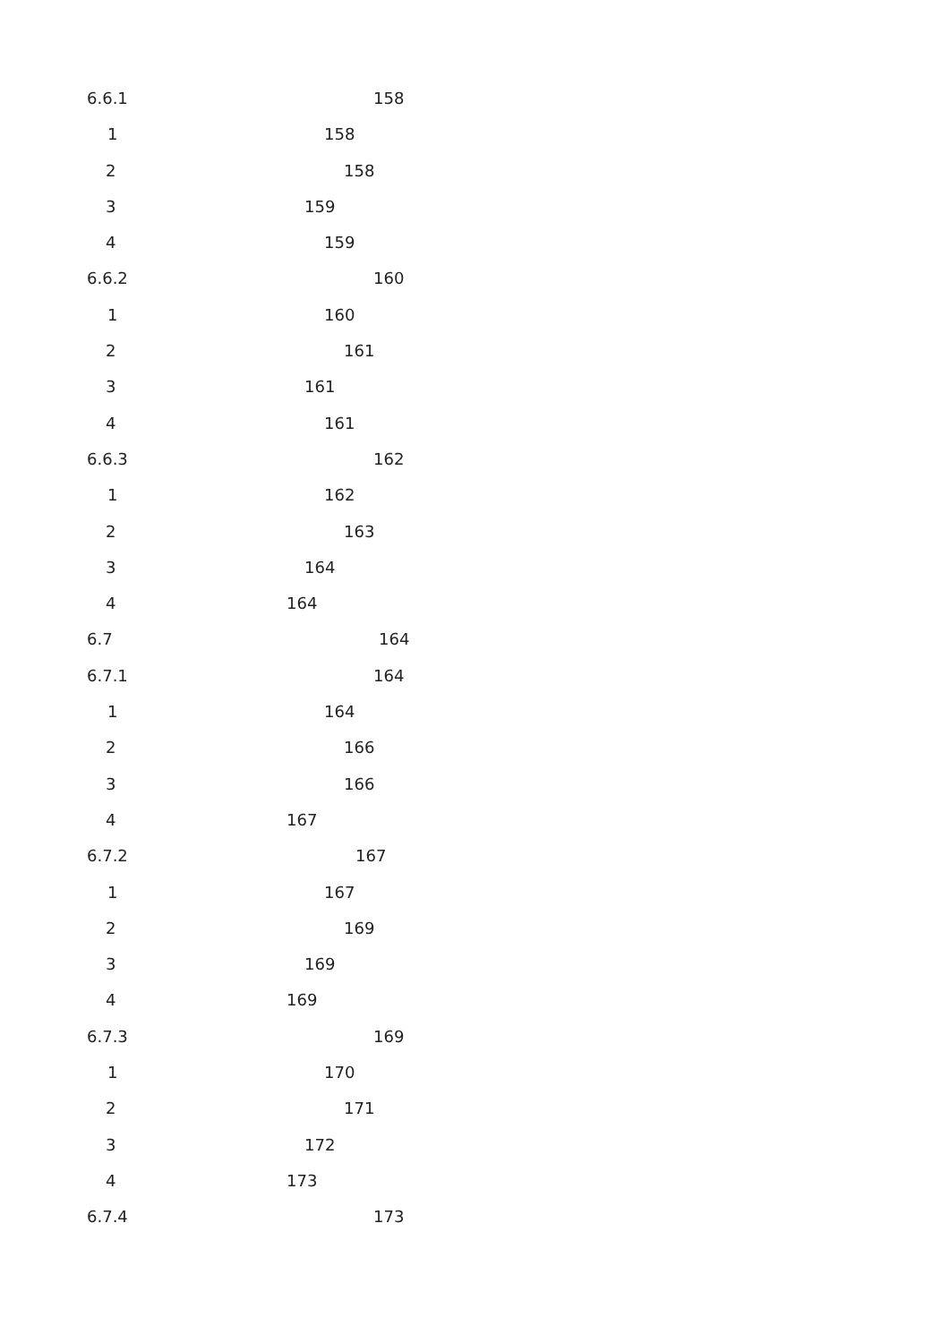6.6.1 158
1 158
2 158
3 159
4 159
6.6.2 160
1 160
2 161
3 161
4 161
6.6.3 162
1 162
2 163
3 164
4 164
6.7 164
6.7.1 164
1 164
2 166
3 166
4 167
6.7.2 167
1 167
2 169
3 169
4 169
6.7.3 169
1 170
2 171
3 172
4 173
6.7.4 173